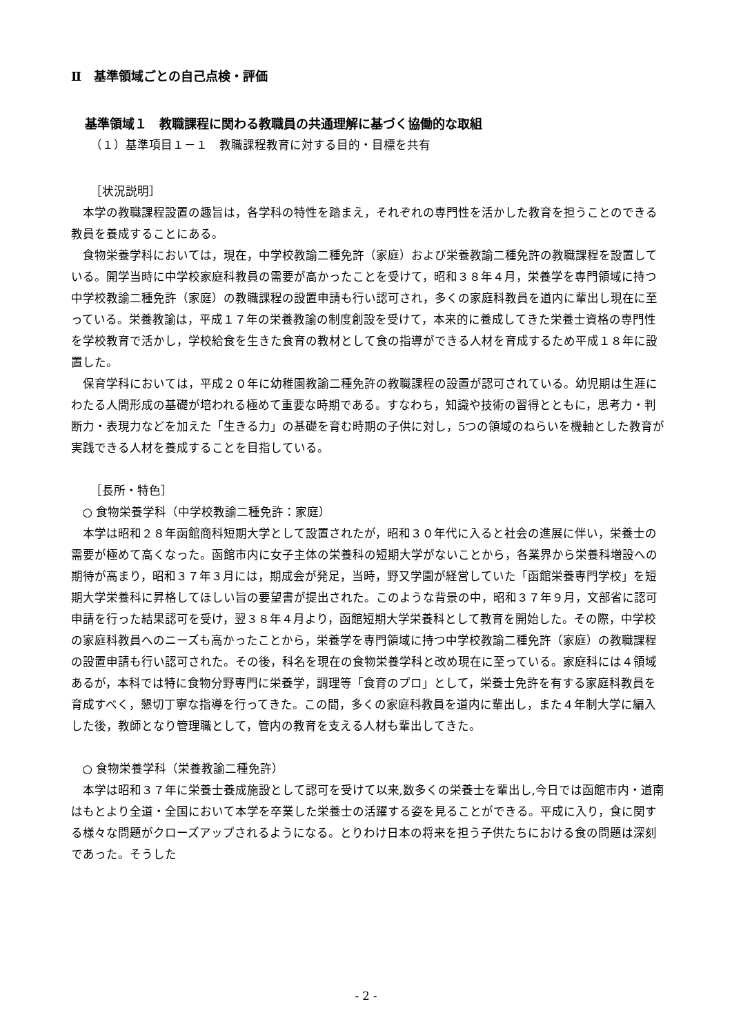Ⅱ　基準領域ごとの自己点検・評価
基準領域１　教職課程に関わる教職員の共通理解に基づく協働的な取組
（１）基準項目１－１　教職課程教育に対する目的・目標を共有
［状況説明］
本学の教職課程設置の趣旨は，各学科の特性を踏まえ，それぞれの専門性を活かした教育を担うことのできる教員を養成することにある。
食物栄養学科においては，現在，中学校教諭二種免許（家庭）および栄養教諭二種免許の教職課程を設置している。開学当時に中学校家庭科教員の需要が高かったことを受けて，昭和３８年４月，栄養学を専門領域に持つ中学校教諭二種免許（家庭）の教職課程の設置申請も行い認可され，多くの家庭科教員を道内に輩出し現在に至っている。栄養教諭は，平成１７年の栄養教諭の制度創設を受けて，本来的に養成してきた栄養士資格の専門性を学校教育で活かし，学校給食を生きた食育の教材として食の指導ができる人材を育成するため平成１８年に設置した。
保育学科においては，平成２０年に幼稚園教諭二種免許の教職課程の設置が認可されている。幼児期は生涯にわたる人間形成の基礎が培われる極めて重要な時期である。すなわち，知識や技術の習得とともに，思考力・判断力・表現力などを加えた「生きる力」の基礎を育む時期の子供に対し，5つの領域のねらいを機軸とした教育が実践できる人材を養成することを目指している。
［長所・特色］
○ 食物栄養学科（中学校教諭二種免許：家庭）
本学は昭和２８年函館商科短期大学として設置されたが，昭和３０年代に入ると社会の進展に伴い，栄養士の需要が極めて高くなった。函館市内に女子主体の栄養科の短期大学がないことから，各業界から栄養科増設への期待が高まり，昭和３７年３月には，期成会が発足，当時，野又学園が経営していた「函館栄養専門学校」を短期大学栄養科に昇格してほしい旨の要望書が提出された。このような背景の中，昭和３７年９月，文部省に認可申請を行った結果認可を受け，翌３８年４月より，函館短期大学栄養科として教育を開始した。その際，中学校の家庭科教員へのニーズも高かったことから，栄養学を専門領域に持つ中学校教諭二種免許（家庭）の教職課程の設置申請も行い認可された。その後，科名を現在の食物栄養学科と改め現在に至っている。家庭科には４領域あるが，本科では特に食物分野専門に栄養学，調理等「食育のプロ」として，栄養士免許を有する家庭科教員を育成すべく，懇切丁寧な指導を行ってきた。この間，多くの家庭科教員を道内に輩出し，また４年制大学に編入した後，教師となり管理職として，管内の教育を支える人材も輩出してきた。
○ 食物栄養学科（栄養教諭二種免許）
本学は昭和３７年に栄養士養成施設として認可を受けて以来,数多くの栄養士を輩出し,今日では函館市内・道南はもとより全道・全国において本学を卒業した栄養士の活躍する姿を見ることができる。平成に入り，食に関する様々な問題がクローズアップされるようになる。とりわけ日本の将来を担う子供たちにおける食の問題は深刻であった。そうした
- 2 -